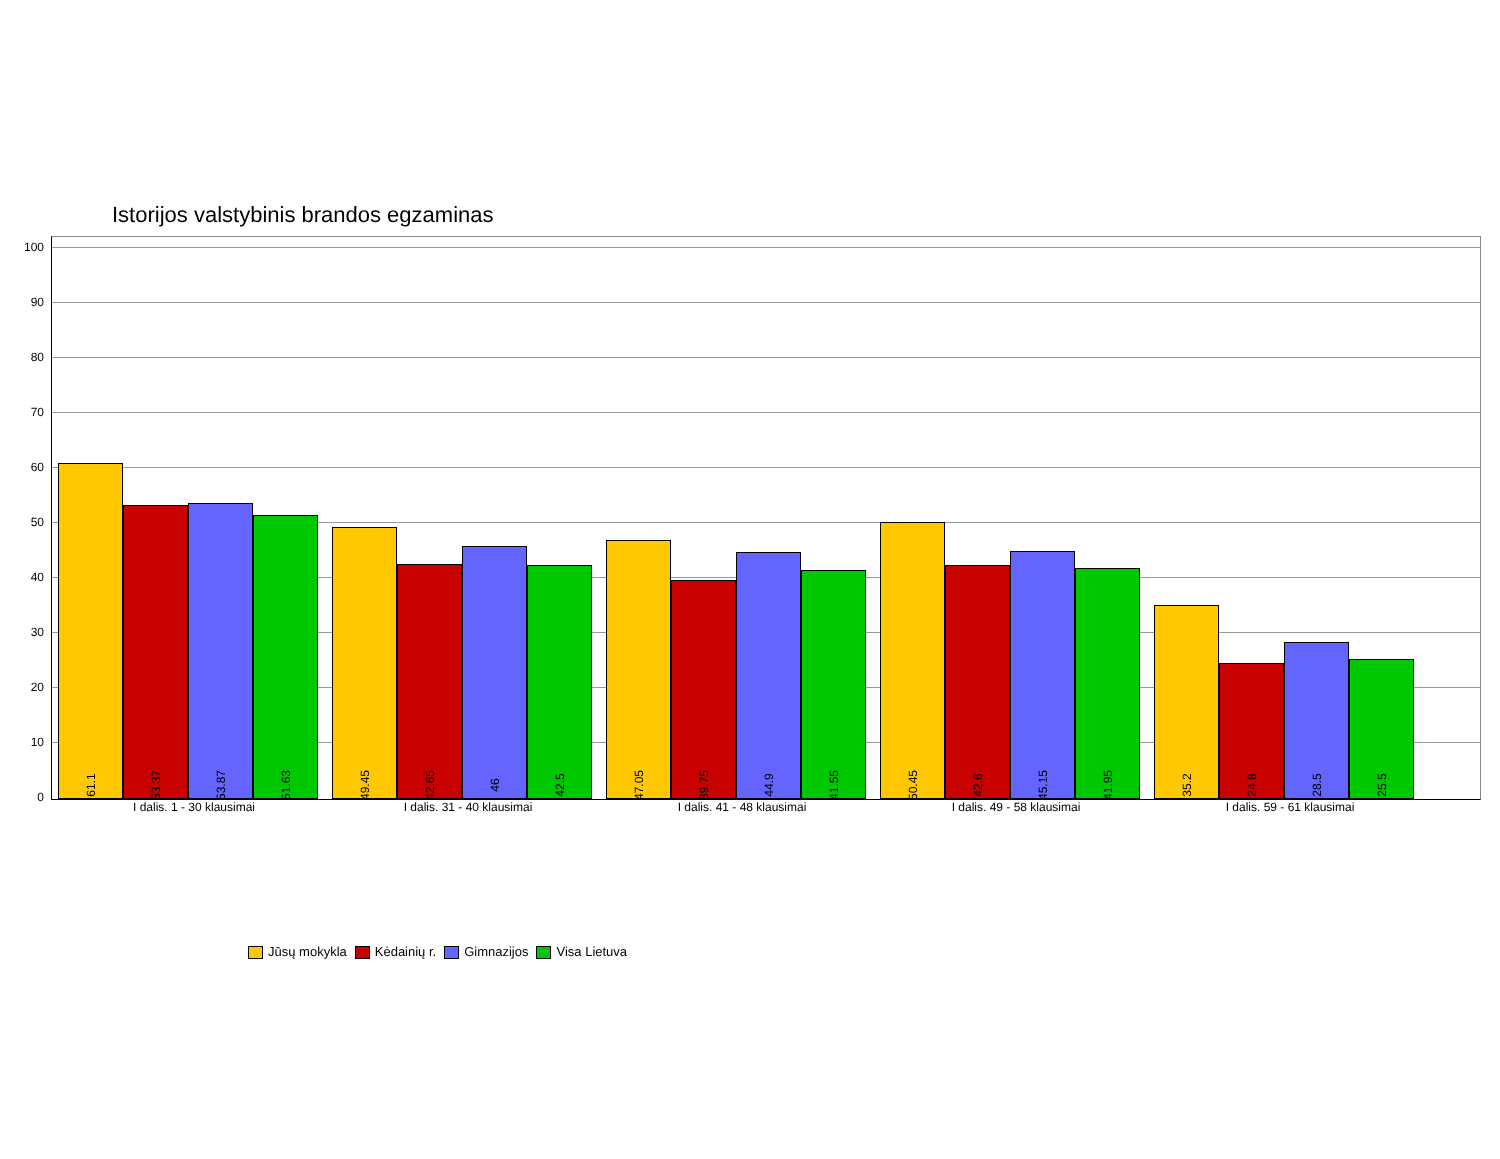Istorijos valstybinis brandos egzaminas
100
90
80
70
60
50
40
30
20
10
0
61.1
53.37
53.87
51.63
49.45
42.65
46
42.5
47.05
39.75
44.9
41.55
50.45
42.6
45.15
41.95
35.2
24.8
28.5
25.5
I dalis. 1 - 30 klausimai I dalis. 31 - 40 klausimai I dalis. 41 - 48 klausimai I dalis. 49 - 58 klausimai I dalis. 59 - 61 klausimai
Jūsų mokykla Kėdainių r. Gimnazijos Visa Lietuva